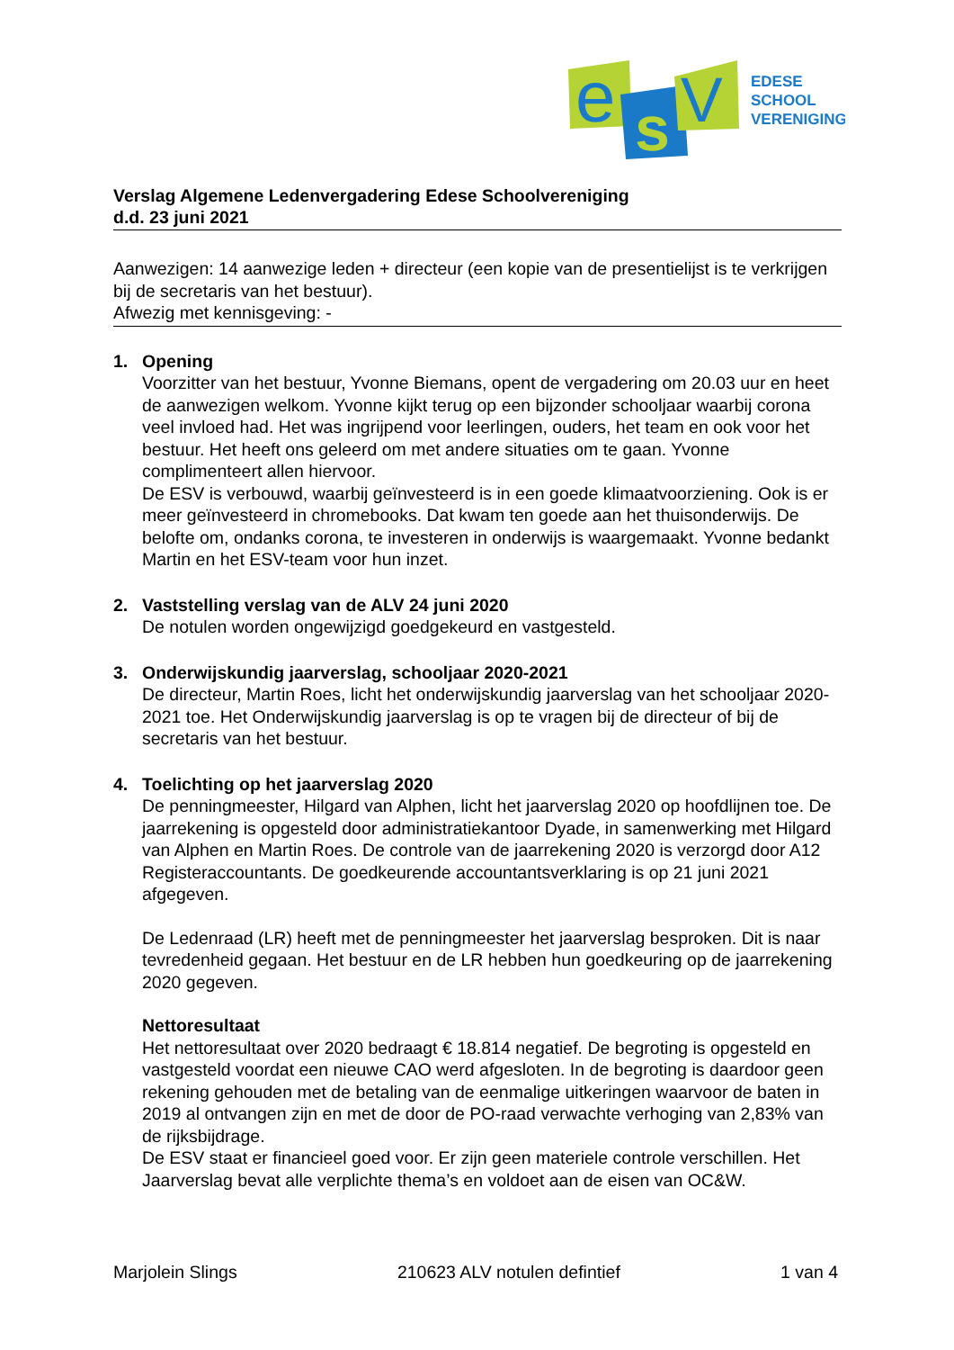e
s
V
EDESE
SCHOOL
VERENIGING
Verslag Algemene Ledenvergadering Edese Schoolvereniging
d.d. 23 juni 2021
Aanwezigen: 14 aanwezige leden + directeur (een kopie van de presentielijst is te verkrijgen bij de secretaris van het bestuur).
Afwezig met kennisgeving: -
1. Opening
Voorzitter van het bestuur, Yvonne Biemans, opent de vergadering om 20.03 uur en heet de aanwezigen welkom. Yvonne kijkt terug op een bijzonder schooljaar waarbij corona veel invloed had. Het was ingrijpend voor leerlingen, ouders, het team en ook voor het bestuur. Het heeft ons geleerd om met andere situaties om te gaan. Yvonne complimenteert allen hiervoor.
De ESV is verbouwd, waarbij geïnvesteerd is in een goede klimaatvoorziening. Ook is er meer geïnvesteerd in chromebooks. Dat kwam ten goede aan het thuisonderwijs. De belofte om, ondanks corona, te investeren in onderwijs is waargemaakt. Yvonne bedankt Martin en het ESV-team voor hun inzet.
2. Vaststelling verslag van de ALV 24 juni 2020
De notulen worden ongewijzigd goedgekeurd en vastgesteld.
3. Onderwijskundig jaarverslag, schooljaar 2020-2021
De directeur, Martin Roes, licht het onderwijskundig jaarverslag van het schooljaar 2020-2021 toe. Het Onderwijskundig jaarverslag is op te vragen bij de directeur of bij de secretaris van het bestuur.
4. Toelichting op het jaarverslag 2020
De penningmeester, Hilgard van Alphen, licht het jaarverslag 2020 op hoofdlijnen toe. De jaarrekening is opgesteld door administratiekantoor Dyade, in samenwerking met Hilgard van Alphen en Martin Roes. De controle van de jaarrekening 2020 is verzorgd door A12 Registeraccountants. De goedkeurende accountantsverklaring is op 21 juni 2021 afgegeven.
De Ledenraad (LR) heeft met de penningmeester het jaarverslag besproken. Dit is naar tevredenheid gegaan. Het bestuur en de LR hebben hun goedkeuring op de jaarrekening 2020 gegeven.
Nettoresultaat
Het nettoresultaat over 2020 bedraagt € 18.814 negatief. De begroting is opgesteld en vastgesteld voordat een nieuwe CAO werd afgesloten. In de begroting is daardoor geen rekening gehouden met de betaling van de eenmalige uitkeringen waarvoor de baten in 2019 al ontvangen zijn en met de door de PO-raad verwachte verhoging van 2,83% van de rijksbijdrage.
De ESV staat er financieel goed voor. Er zijn geen materiele controle verschillen. Het Jaarverslag bevat alle verplichte thema’s en voldoet aan de eisen van OC&W.
Marjolein Slings 210623 ALV notulen defintief 1 van 4